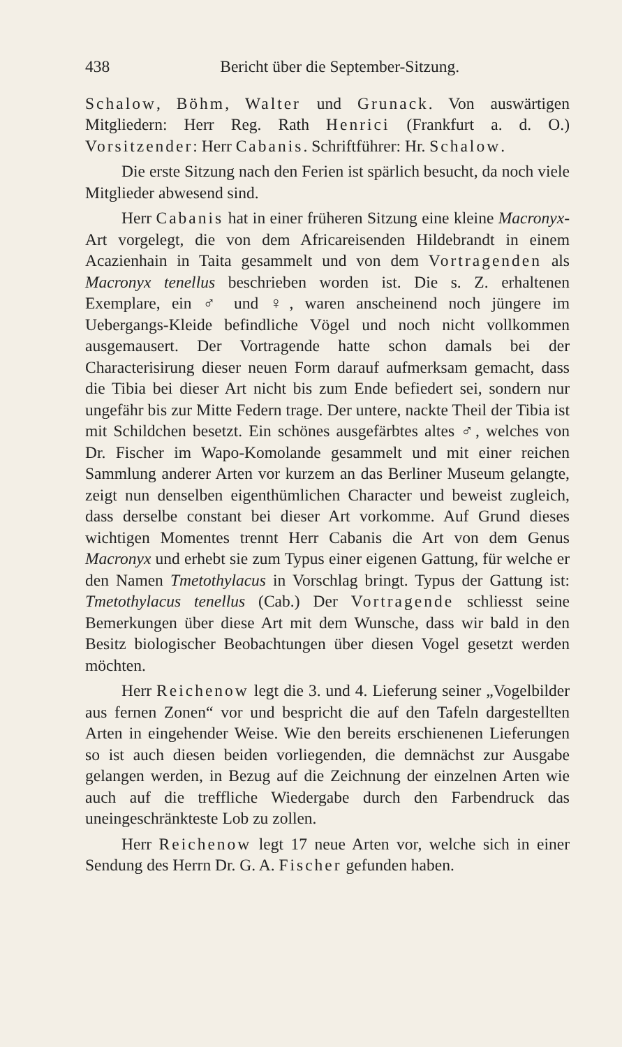438 Bericht über die September-Sitzung.
Schalow, Böhm, Walter und Grunack. Von auswärtigen Mitgliedern: Herr Reg. Rath Henrici (Frankfurt a. d. O.) Vorsitzender: Herr Cabanis. Schriftführer: Hr. Schalow.
Die erste Sitzung nach den Ferien ist spärlich besucht, da noch viele Mitglieder abwesend sind.
Herr Cabanis hat in einer früheren Sitzung eine kleine Macronyx-Art vorgelegt, die von dem Africareisenden Hildebrandt in einem Acazienhain in Taita gesammelt und von dem Vortragenden als Macronyx tenellus beschrieben worden ist. Die s. Z. erhaltenen Exemplare, ein ♂ und ♀, waren anscheinend noch jüngere im Uebergangs-Kleide befindliche Vögel und noch nicht vollkommen ausgemausert. Der Vortragende hatte schon damals bei der Characterisirung dieser neuen Form darauf aufmerksam gemacht, dass die Tibia bei dieser Art nicht bis zum Ende befiedert sei, sondern nur ungefähr bis zur Mitte Federn trage. Der untere, nackte Theil der Tibia ist mit Schildchen besetzt. Ein schönes ausgefärbtes altes ♂, welches von Dr. Fischer im Wapo-Komolande gesammelt und mit einer reichen Sammlung anderer Arten vor kurzem an das Berliner Museum gelangte, zeigt nun denselben eigenthümlichen Character und beweist zugleich, dass derselbe constant bei dieser Art vorkomme. Auf Grund dieses wichtigen Momentes trennt Herr Cabanis die Art von dem Genus Macronyx und erhebt sie zum Typus einer eigenen Gattung, für welche er den Namen Tmetothylacus in Vorschlag bringt. Typus der Gattung ist: Tmetothylacus tenellus (Cab.) Der Vortragende schliesst seine Bemerkungen über diese Art mit dem Wunsche, dass wir bald in den Besitz biologischer Beobachtungen über diesen Vogel gesetzt werden möchten.
Herr Reichenow legt die 3. und 4. Lieferung seiner „Vogelbilder aus fernen Zonen“ vor und bespricht die auf den Tafeln dargestellten Arten in eingehender Weise. Wie den bereits erschienenen Lieferungen so ist auch diesen beiden vorliegenden, die demnächst zur Ausgabe gelangen werden, in Bezug auf die Zeichnung der einzelnen Arten wie auch auf die treffliche Wiedergabe durch den Farbendruck das uneingeschränkteste Lob zu zollen.
Herr Reichenow legt 17 neue Arten vor, welche sich in einer Sendung des Herrn Dr. G. A. Fischer gefunden haben.